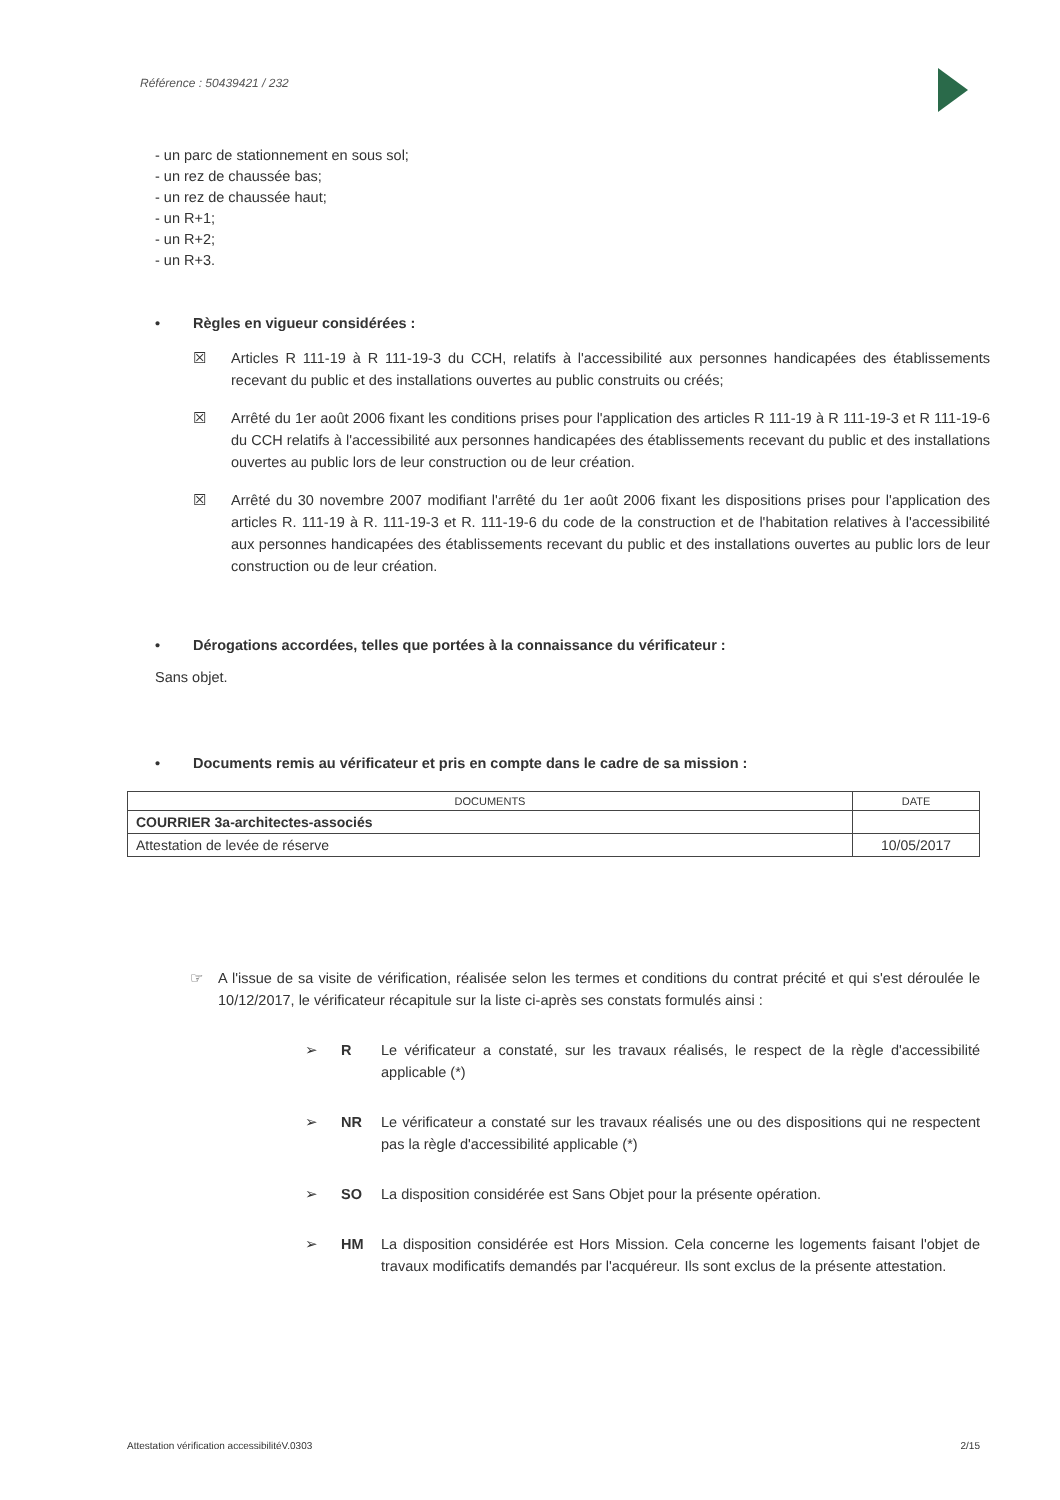Référence : 50439421 / 232
- un parc de stationnement en sous sol;
- un rez de chaussée bas;
- un rez de chaussée haut;
- un R+1;
- un R+2;
- un R+3.
• Règles en vigueur considérées :
☒ Articles R 111-19 à R 111-19-3 du CCH, relatifs à l'accessibilité aux personnes handicapées des établissements recevant du public et des installations ouvertes au public construits ou créés;
☒ Arrêté du 1er août 2006 fixant les conditions prises pour l'application des articles R 111-19 à R 111-19-3 et R 111-19-6 du CCH relatifs à l'accessibilité aux personnes handicapées des établissements recevant du public et des installations ouvertes au public lors de leur construction ou de leur création.
☒ Arrêté du 30 novembre 2007 modifiant l'arrêté du 1er août 2006 fixant les dispositions prises pour l'application des articles R. 111-19 à R. 111-19-3 et R. 111-19-6 du code de la construction et de l'habitation relatives à l'accessibilité aux personnes handicapées des établissements recevant du public et des installations ouvertes au public lors de leur construction ou de leur création.
• Dérogations accordées, telles que portées à la connaissance du vérificateur :
Sans objet.
• Documents remis au vérificateur et pris en compte dans le cadre de sa mission :
| DOCUMENTS | DATE |
| --- | --- |
| COURRIER 3a-architectes-associés | |
| Attestation de levée de réserve | 10/05/2017 |
☞ A l'issue de sa visite de vérification, réalisée selon les termes et conditions du contrat précité et qui s'est déroulée le 10/12/2017, le vérificateur récapitule sur la liste ci-après ses constats formulés ainsi :
➢ R Le vérificateur a constaté, sur les travaux réalisés, le respect de la règle d'accessibilité applicable (*)
➢ NR Le vérificateur a constaté sur les travaux réalisés une ou des dispositions qui ne respectent pas la règle d'accessibilité applicable (*)
➢ SO La disposition considérée est Sans Objet pour la présente opération.
➢ HM La disposition considérée est Hors Mission. Cela concerne les logements faisant l'objet de travaux modificatifs demandés par l'acquéreur. Ils sont exclus de la présente attestation.
Attestation vérification accessibilitéV.0303 2/15